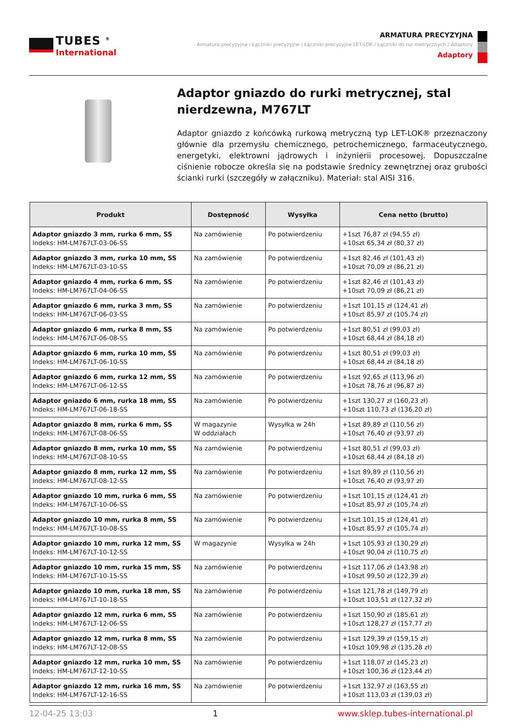TUBES <sup>®</sup>
International
ARMATURA PRECYZYJNA
Armatura precyzyjna / Łączniki precyzyjne / Łączniki precyzyjne LET-LOK / Łączniki do rur metrycznych / Adaptory
Adaptory
Adaptor gniazdo do rurki metrycznej, stal nierdzewna, M767LT
Adaptor gniazdo z końcówką rurkową metryczną typ LET-LOK® przeznaczony głównie dla przemysłu chemicznego, petrochemicznego, farmaceutycznego, energetyki, elektrowni jądrowych i inżynierii procesowej. Dopuszczalne ciśnienie robocze określa się na podstawie średnicy zewnętrznej oraz grubości ścianki rurki (szczegóły w załączniku). Materiał: stal AISI 316.
| Produkt | Dostępność | Wysyłka | Cena netto (brutto) |
| --- | --- | --- | --- |
| Adaptor gniazdo 3 mm, rurka 6 mm, SS Indeks: HM-LM767LT-03-06-SS | Na zamówienie | Po potwierdzeniu | +1szt 76,87 zł (94,55 zł) +10szt 65,34 zł (80,37 zł) |
| Adaptor gniazdo 3 mm, rurka 10 mm, SS Indeks: HM-LM767LT-03-10-SS | Na zamówienie | Po potwierdzeniu | +1szt 82,46 zł (101,43 zł) +10szt 70,09 zł (86,21 zł) |
| Adaptor gniazdo 4 mm, rurka 6 mm, SS Indeks: HM-LM767LT-04-06-SS | Na zamówienie | Po potwierdzeniu | +1szt 82,46 zł (101,43 zł) +10szt 70,09 zł (86,21 zł) |
| Adaptor gniazdo 6 mm, rurka 3 mm, SS Indeks: HM-LM767LT-06-03-SS | Na zamówienie | Po potwierdzeniu | +1szt 101,15 zł (124,41 zł) +10szt 85,97 zł (105,74 zł) |
| Adaptor gniazdo 6 mm, rurka 8 mm, SS Indeks: HM-LM767LT-06-08-SS | Na zamówienie | Po potwierdzeniu | +1szt 80,51 zł (99,03 zł) +10szt 68,44 zł (84,18 zł) |
| Adaptor gniazdo 6 mm, rurka 10 mm, SS Indeks: HM-LM767LT-06-10-SS | Na zamówienie | Po potwierdzeniu | +1szt 80,51 zł (99,03 zł) +10szt 68,44 zł (84,18 zł) |
| Adaptor gniazdo 6 mm, rurka 12 mm, SS Indeks: HM-LM767LT-06-12-SS | Na zamówienie | Po potwierdzeniu | +1szt 92,65 zł (113,96 zł) +10szt 78,76 zł (96,87 zł) |
| Adaptor gniazdo 6 mm, rurka 18 mm, SS Indeks: HM-LM767LT-06-18-SS | Na zamówienie | Po potwierdzeniu | +1szt 130,27 zł (160,23 zł) +10szt 110,73 zł (136,20 zł) |
| Adaptor gniazdo 8 mm, rurka 6 mm, SS Indeks: HM-LM767LT-08-06-SS | W magazynie W oddziałach | Wysyłka w 24h | +1szt 89,89 zł (110,56 zł) +10szt 76,40 zł (93,97 zł) |
| Adaptor gniazdo 8 mm, rurka 10 mm, SS Indeks: HM-LM767LT-08-10-SS | Na zamówienie | Po potwierdzeniu | +1szt 80,51 zł (99,03 zł) +10szt 68,44 zł (84,18 zł) |
| Adaptor gniazdo 8 mm, rurka 12 mm, SS Indeks: HM-LM767LT-08-12-SS | Na zamówienie | Po potwierdzeniu | +1szt 89,89 zł (110,56 zł) +10szt 76,40 zł (93,97 zł) |
| Adaptor gniazdo 10 mm, rurka 6 mm, SS Indeks: HM-LM767LT-10-06-SS | Na zamówienie | Po potwierdzeniu | +1szt 101,15 zł (124,41 zł) +10szt 85,97 zł (105,74 zł) |
| Adaptor gniazdo 10 mm, rurka 8 mm, SS Indeks: HM-LM767LT-10-08-SS | Na zamówienie | Po potwierdzeniu | +1szt 101,15 zł (124,41 zł) +10szt 85,97 zł (105,74 zł) |
| Adaptor gniazdo 10 mm, rurka 12 mm, SS Indeks: HM-LM767LT-10-12-SS | W magazynie | Wysyłka w 24h | +1szt 105,93 zł (130,29 zł) +10szt 90,04 zł (110,75 zł) |
| Adaptor gniazdo 10 mm, rurka 15 mm, SS Indeks: HM-LM767LT-10-15-SS | Na zamówienie | Po potwierdzeniu | +1szt 117,06 zł (143,98 zł) +10szt 99,50 zł (122,39 zł) |
| Adaptor gniazdo 10 mm, rurka 18 mm, SS Indeks: HM-LM767LT-10-18-SS | Na zamówienie | Po potwierdzeniu | +1szt 121,78 zł (149,79 zł) +10szt 103,51 zł (127,32 zł) |
| Adaptor gniazdo 12 mm, rurka 6 mm, SS Indeks: HM-LM767LT-12-06-SS | Na zamówienie | Po potwierdzeniu | +1szt 150,90 zł (185,61 zł) +10szt 128,27 zł (157,77 zł) |
| Adaptor gniazdo 12 mm, rurka 8 mm, SS Indeks: HM-LM767LT-12-08-SS | Na zamówienie | Po potwierdzeniu | +1szt 129,39 zł (159,15 zł) +10szt 109,98 zł (135,28 zł) |
| Adaptor gniazdo 12 mm, rurka 10 mm, SS Indeks: HM-LM767LT-12-10-SS | Na zamówienie | Po potwierdzeniu | +1szt 118,07 zł (145,23 zł) +10szt 100,36 zł (123,44 zł) |
| Adaptor gniazdo 12 mm, rurka 16 mm, SS Indeks: HM-LM767LT-12-16-SS | Na zamówienie | Po potwierdzeniu | +1szt 132,97 zł (163,55 zł) +10szt 113,03 zł (139,03 zł) |
12-04-25 13:03 1 www.sklep.tubes-international.pl